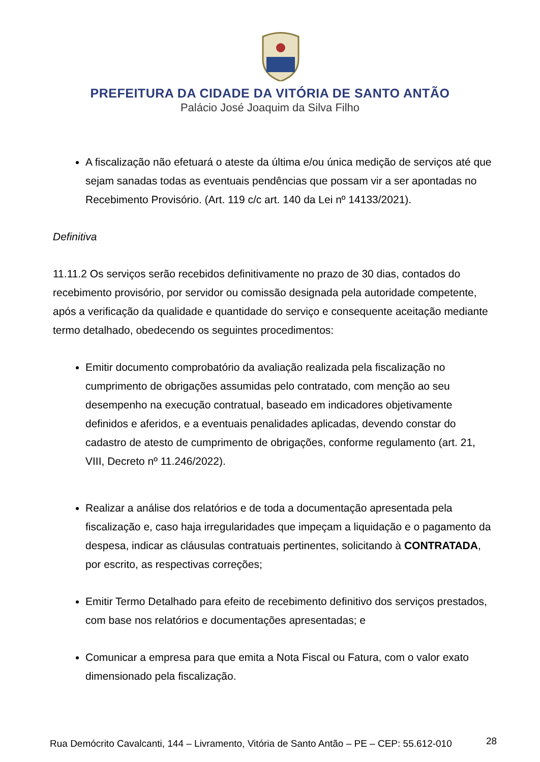PREFEITURA DA CIDADE DA VITÓRIA DE SANTO ANTÃO
Palácio José Joaquim da Silva Filho
A fiscalização não efetuará o ateste da última e/ou única medição de serviços até que sejam sanadas todas as eventuais pendências que possam vir a ser apontadas no Recebimento Provisório. (Art. 119 c/c art. 140 da Lei nº 14133/2021).
Definitiva
11.11.2 Os serviços serão recebidos definitivamente no prazo de 30 dias, contados do recebimento provisório, por servidor ou comissão designada pela autoridade competente, após a verificação da qualidade e quantidade do serviço e consequente aceitação mediante termo detalhado, obedecendo os seguintes procedimentos:
Emitir documento comprobatório da avaliação realizada pela fiscalização no cumprimento de obrigações assumidas pelo contratado, com menção ao seu desempenho na execução contratual, baseado em indicadores objetivamente definidos e aferidos, e a eventuais penalidades aplicadas, devendo constar do cadastro de atesto de cumprimento de obrigações, conforme regulamento (art. 21, VIII, Decreto nº 11.246/2022).
Realizar a análise dos relatórios e de toda a documentação apresentada pela fiscalização e, caso haja irregularidades que impeçam a liquidação e o pagamento da despesa, indicar as cláusulas contratuais pertinentes, solicitando à CONTRATADA, por escrito, as respectivas correções;
Emitir Termo Detalhado para efeito de recebimento definitivo dos serviços prestados, com base nos relatórios e documentações apresentadas; e
Comunicar a empresa para que emita a Nota Fiscal ou Fatura, com o valor exato dimensionado pela fiscalização.
Rua Demócrito Cavalcanti, 144 – Livramento, Vitória de Santo Antão – PE – CEP: 55.612-010
28